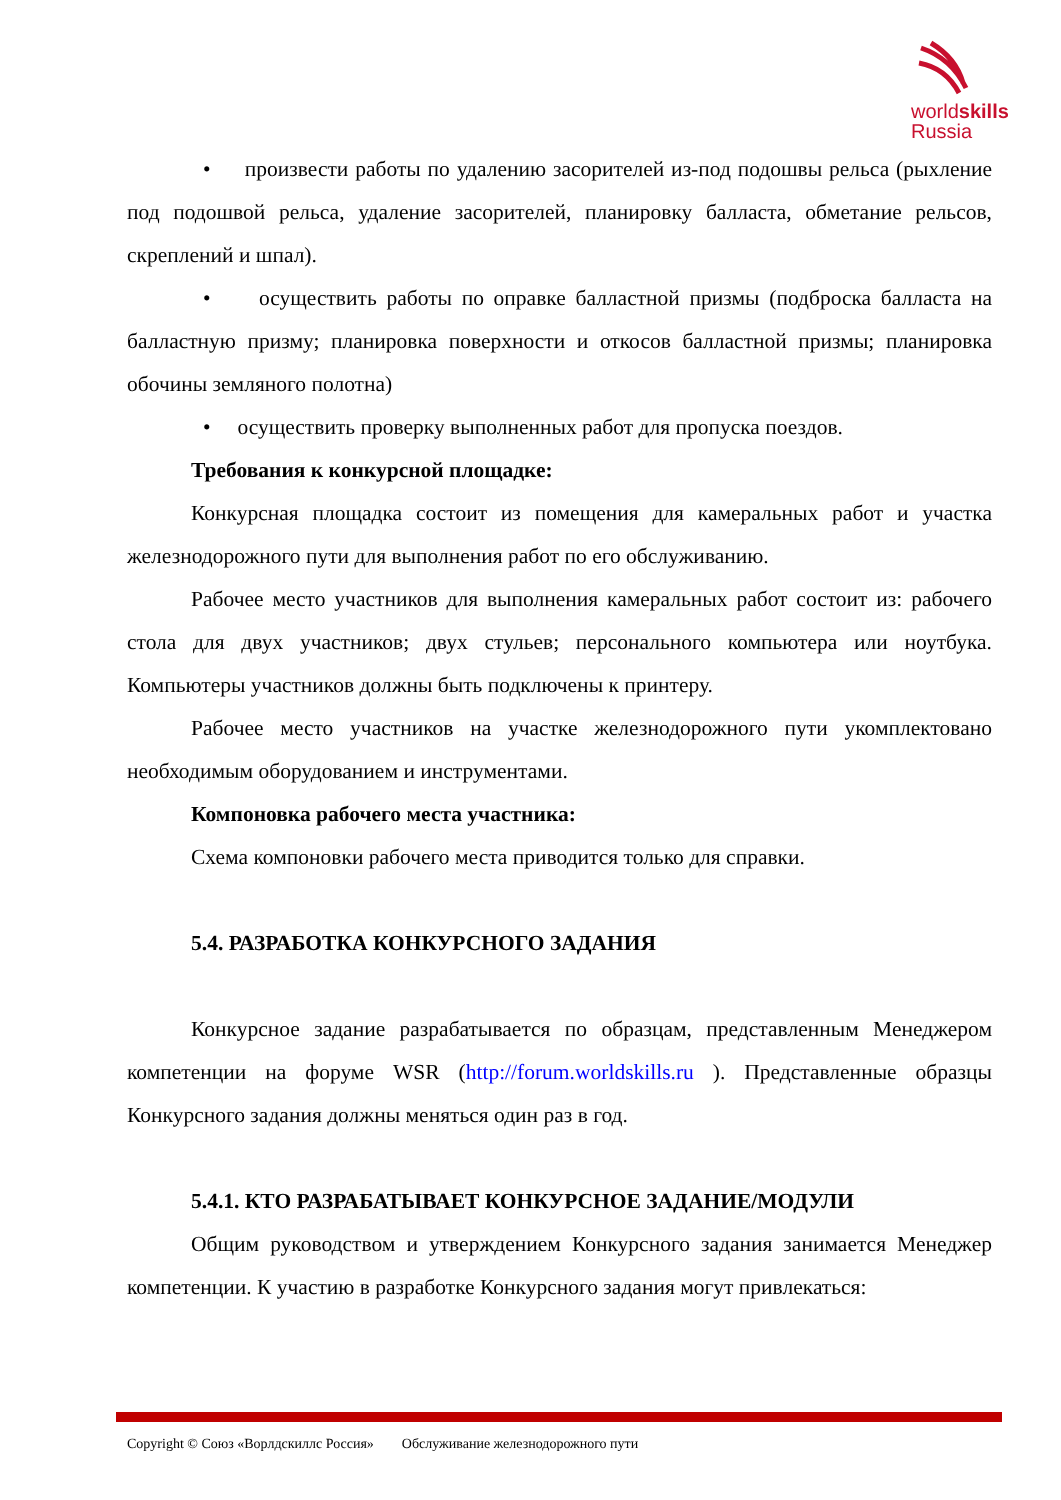worldskills
Russia
• произвести работы по удалению засорителей из-под подошвы рельса (рыхление под подошвой рельса, удаление засорителей, планировку балласта, обметание рельсов, скреплений и шпал).
• осуществить работы по оправке балластной призмы (подброска балласта на балластную призму; планировка поверхности и откосов балластной призмы; планировка обочины земляного полотна)
• осуществить проверку выполненных работ для пропуска поездов.
Требования к конкурсной площадке:
Конкурсная площадка состоит из помещения для камеральных работ и участка железнодорожного пути для выполнения работ по его обслуживанию.
Рабочее место участников для выполнения камеральных работ состоит из: рабочего стола для двух участников; двух стульев; персонального компьютера или ноутбука. Компьютеры участников должны быть подключены к принтеру.
Рабочее место участников на участке железнодорожного пути укомплектовано необходимым оборудованием и инструментами.
Компоновка рабочего места участника:
Схема компоновки рабочего места приводится только для справки.
5.4. РАЗРАБОТКА КОНКУРСНОГО ЗАДАНИЯ
Конкурсное задание разрабатывается по образцам, представленным Менеджером компетенции на форуме WSR (http://forum.worldskills.ru ). Представленные образцы Конкурсного задания должны меняться один раз в год.
5.4.1. КТО РАЗРАБАТЫВАЕТ КОНКУРСНОЕ ЗАДАНИЕ/МОДУЛИ
Общим руководством и утверждением Конкурсного задания занимается Менеджер компетенции. К участию в разработке Конкурсного задания могут привлекаться:
Copyright © Союз «Ворлдскиллс Россия» Обслуживание железнодорожного пути